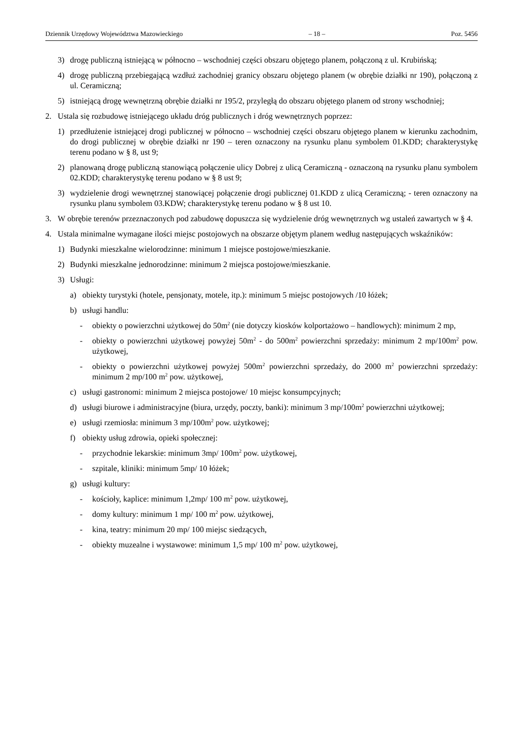Dziennik Urzędowy Województwa Mazowieckiego – 18 – Poz. 5456
3) drogę publiczną istniejącą w północno – wschodniej części obszaru objętego planem, połączoną z ul. Krubińską;
4) drogę publiczną przebiegającą wzdłuż zachodniej granicy obszaru objętego planem (w obrębie działki nr 190), połączoną z ul. Ceramiczną;
5) istniejącą drogę wewnętrzną obrębie działki nr 195/2, przyległą do obszaru objętego planem od strony wschodniej;
2. Ustala się rozbudowę istniejącego układu dróg publicznych i dróg wewnętrznych poprzez:
1) przedłużenie istniejącej drogi publicznej w północno – wschodniej części obszaru objętego planem w kierunku zachodnim, do drogi publicznej w obrębie działki nr 190 – teren oznaczony na rysunku planu symbolem 01.KDD; charakterystykę terenu podano w § 8, ust 9;
2) planowaną drogę publiczną stanowiącą połączenie ulicy Dobrej z ulicą Ceramiczną - oznaczoną na rysunku planu symbolem 02.KDD; charakterystykę terenu podano w § 8 ust 9;
3) wydzielenie drogi wewnętrznej stanowiącej połączenie drogi publicznej 01.KDD z ulicą Ceramiczną; - teren oznaczony na rysunku planu symbolem 03.KDW; charakterystykę terenu podano w § 8 ust 10.
3. W obrębie terenów przeznaczonych pod zabudowę dopuszcza się wydzielenie dróg wewnętrznych wg ustaleń zawartych w § 4.
4. Ustala minimalne wymagane ilości miejsc postojowych na obszarze objętym planem według następujących wskaźników:
1) Budynki mieszkalne wielorodzinne: minimum 1 miejsce postojowe/mieszkanie.
2) Budynki mieszkalne jednorodzinne: minimum 2 miejsca postojowe/mieszkanie.
3) Usługi:
a) obiekty turystyki (hotele, pensjonaty, motele, itp.): minimum 5 miejsc postojowych /10 łóżek;
b) usługi handlu:
- obiekty o powierzchni użytkowej do 50m<sup>2</sup> (nie dotyczy kiosków kolportażowo – handlowych): minimum 2 mp,
- obiekty o powierzchni użytkowej powyżej 50m<sup>2</sup> - do 500m<sup>2</sup> powierzchni sprzedaży: minimum 2 mp/100m<sup>2</sup> pow. użytkowej,
- obiekty o powierzchni użytkowej powyżej 500m<sup>2</sup> powierzchni sprzedaży, do 2000 m<sup>2</sup> powierzchni sprzedaży: minimum 2 mp/100 m<sup>2</sup> pow. użytkowej,
c) usługi gastronomi: minimum 2 miejsca postojowe/ 10 miejsc konsumpcyjnych;
d) usługi biurowe i administracyjne (biura, urzędy, poczty, banki): minimum 3 mp/100m<sup>2</sup> powierzchni użytkowej;
e) usługi rzemiosła: minimum 3 mp/100m<sup>2</sup> pow. użytkowej;
f) obiekty usług zdrowia, opieki społecznej:
- przychodnie lekarskie: minimum 3mp/ 100m<sup>2</sup> pow. użytkowej,
- szpitale, kliniki: minimum 5mp/ 10 łóżek;
g) usługi kultury:
- kościoły, kaplice: minimum 1,2mp/ 100 m<sup>2</sup> pow. użytkowej,
- domy kultury: minimum 1 mp/ 100 m<sup>2</sup> pow. użytkowej,
- kina, teatry: minimum 20 mp/ 100 miejsc siedzących,
- obiekty muzealne i wystawowe: minimum 1,5 mp/ 100 m<sup>2</sup> pow. użytkowej,